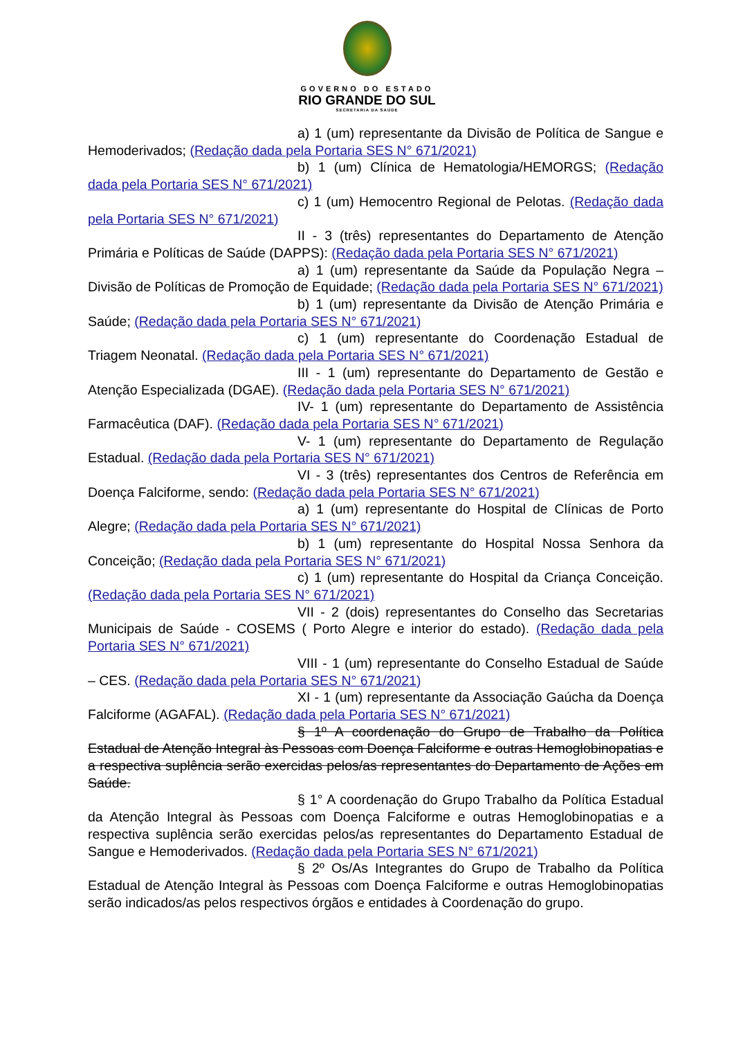GOVERNO DO ESTADO
RIO GRANDE DO SUL
SECRETARIA DA SAÚDE
a) 1 (um) representante da Divisão de Política de Sangue e Hemoderivados; (Redação dada pela Portaria SES N° 671/2021)
b) 1 (um) Clínica de Hematologia/HEMORGS; (Redação dada pela Portaria SES N° 671/2021)
c) 1 (um) Hemocentro Regional de Pelotas. (Redação dada pela Portaria SES N° 671/2021)
II - 3 (três) representantes do Departamento de Atenção Primária e Políticas de Saúde (DAPPS): (Redação dada pela Portaria SES N° 671/2021)
a) 1 (um) representante da Saúde da População Negra –Divisão de Políticas de Promoção de Equidade; (Redação dada pela Portaria SES N° 671/2021)
b) 1 (um) representante da Divisão de Atenção Primária e Saúde; (Redação dada pela Portaria SES N° 671/2021)
c) 1 (um) representante do Coordenação Estadual de Triagem Neonatal. (Redação dada pela Portaria SES N° 671/2021)
III - 1 (um) representante do Departamento de Gestão e Atenção Especializada (DGAE). (Redação dada pela Portaria SES N° 671/2021)
IV- 1 (um) representante do Departamento de Assistência Farmacêutica (DAF). (Redação dada pela Portaria SES N° 671/2021)
V- 1 (um) representante do Departamento de Regulação Estadual. (Redação dada pela Portaria SES N° 671/2021)
VI - 3 (três) representantes dos Centros de Referência em Doença Falciforme, sendo: (Redação dada pela Portaria SES N° 671/2021)
a) 1 (um) representante do Hospital de Clínicas de Porto Alegre; (Redação dada pela Portaria SES N° 671/2021)
b) 1 (um) representante do Hospital Nossa Senhora da Conceição; (Redação dada pela Portaria SES N° 671/2021)
c) 1 (um) representante do Hospital da Criança Conceição. (Redação dada pela Portaria SES N° 671/2021)
VII - 2 (dois) representantes do Conselho das Secretarias Municipais de Saúde - COSEMS ( Porto Alegre e interior do estado). (Redação dada pela Portaria SES N° 671/2021)
VIII - 1 (um) representante do Conselho Estadual de Saúde – CES. (Redação dada pela Portaria SES N° 671/2021)
XI - 1 (um) representante da Associação Gaúcha da Doença Falciforme (AGAFAL). (Redação dada pela Portaria SES N° 671/2021)
§ 1º A coordenação do Grupo de Trabalho da Política Estadual de Atenção Integral às Pessoas com Doença Falciforme e outras Hemoglobinopatias e a respectiva suplência serão exercidas pelos/as representantes do Departamento de Ações em Saúde.
§ 1° A coordenação do Grupo Trabalho da Política Estadual da Atenção Integral às Pessoas com Doença Falciforme e outras Hemoglobinopatias e a respectiva suplência serão exercidas pelos/as representantes do Departamento Estadual de Sangue e Hemoderivados. (Redação dada pela Portaria SES N° 671/2021)
§ 2º Os/As Integrantes do Grupo de Trabalho da Política Estadual de Atenção Integral às Pessoas com Doença Falciforme e outras Hemoglobinopatias serão indicados/as pelos respectivos órgãos e entidades à Coordenação do grupo.